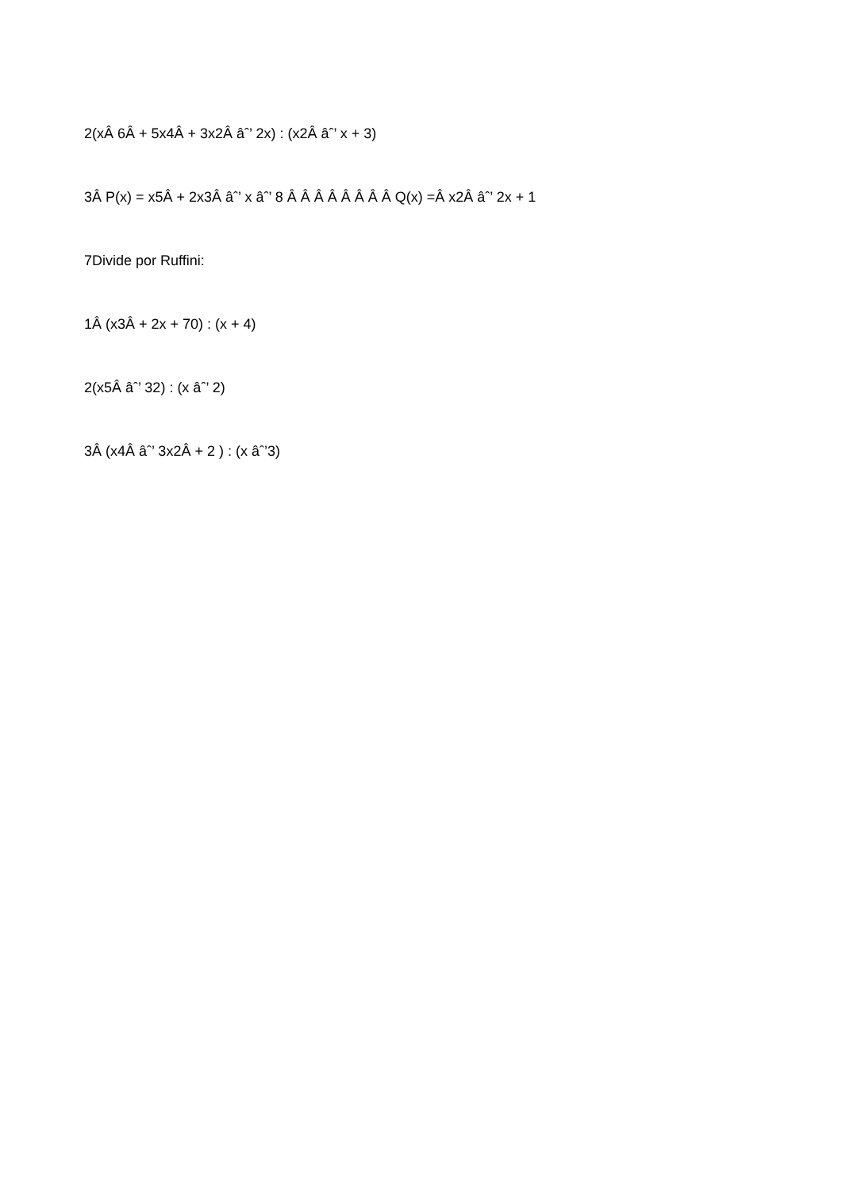2(xÂ 6Â + 5x4Â + 3x2Â âˆ’ 2x) : (x2Â âˆ’ x + 3)
3Â P(x) = x5Â + 2x3Â âˆ’ x âˆ’ 8 Â Â Â Â Â Â Â Â Q(x) =Â x2Â âˆ’ 2x + 1
7Divide por Ruffini:
1Â (x3Â + 2x + 70) : (x + 4)
2(x5Â âˆ’ 32) : (x âˆ’ 2)
3Â (x4Â âˆ’ 3x2Â + 2 ) : (x âˆ’3)